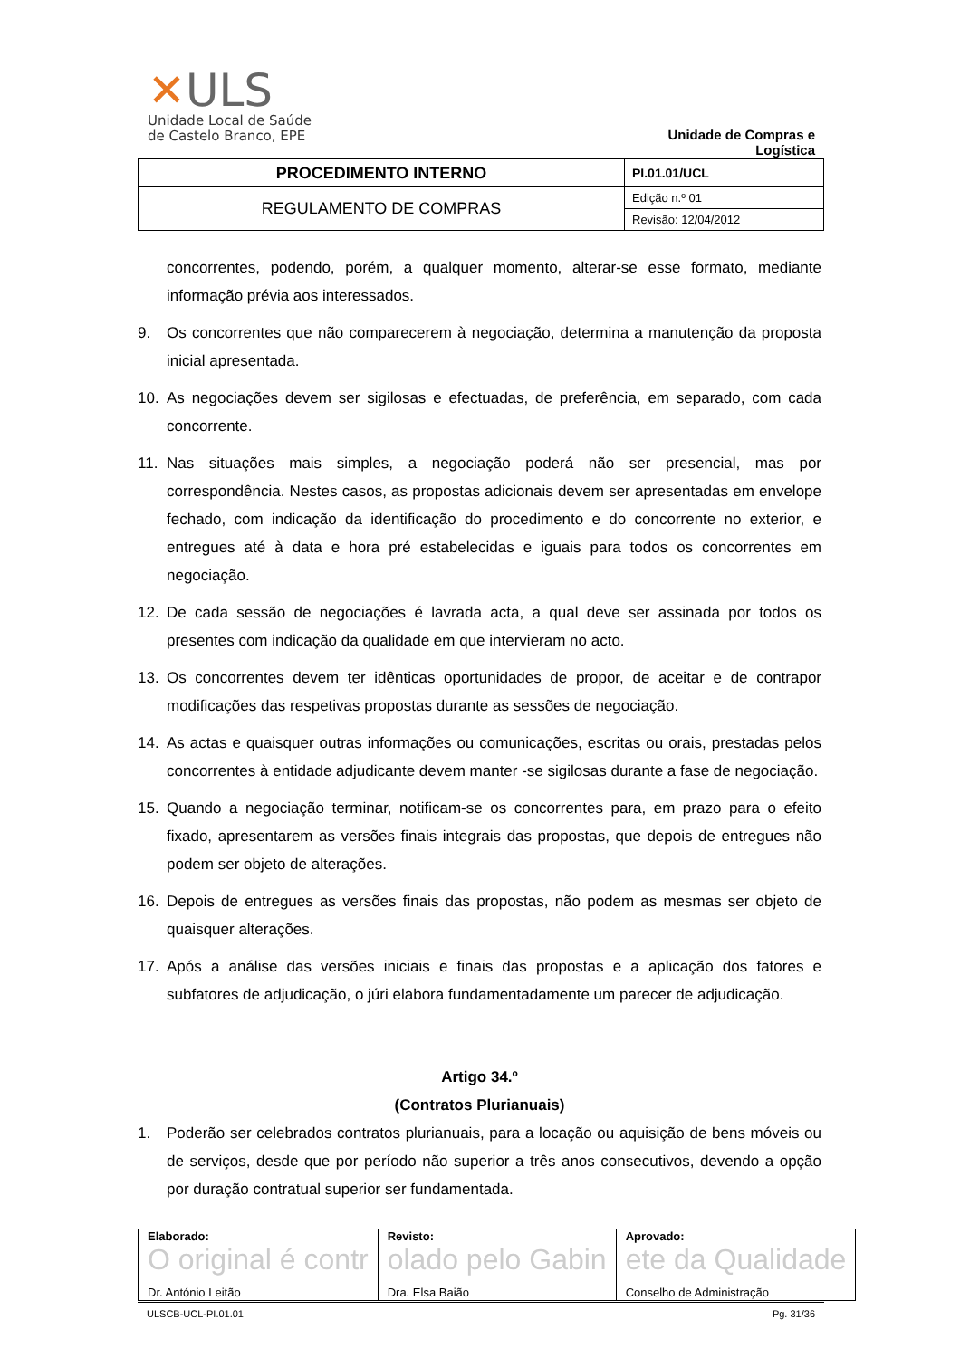✕ULS
Unidade Local de Saúde
de Castelo Branco, EPE
Unidade de Compras e Logística
| PROCEDIMENTO INTERNO | PI.01.01/UCL |
| REGULAMENTO DE COMPRAS | Edição n.º 01 |
| | Revisão: 12/04/2012 |
concorrentes, podendo, porém, a qualquer momento, alterar-se esse formato, mediante informação prévia aos interessados.
9. Os concorrentes que não comparecerem à negociação, determina a manutenção da proposta inicial apresentada.
10. As negociações devem ser sigilosas e efectuadas, de preferência, em separado, com cada concorrente.
11. Nas situações mais simples, a negociação poderá não ser presencial, mas por correspondência. Nestes casos, as propostas adicionais devem ser apresentadas em envelope fechado, com indicação da identificação do procedimento e do concorrente no exterior, e entregues até à data e hora pré estabelecidas e iguais para todos os concorrentes em negociação.
12. De cada sessão de negociações é lavrada acta, a qual deve ser assinada por todos os presentes com indicação da qualidade em que intervieram no acto.
13. Os concorrentes devem ter idênticas oportunidades de propor, de aceitar e de contrapor modificações das respetivas propostas durante as sessões de negociação.
14. As actas e quaisquer outras informações ou comunicações, escritas ou orais, prestadas pelos concorrentes à entidade adjudicante devem manter -se sigilosas durante a fase de negociação.
15. Quando a negociação terminar, notificam-se os concorrentes para, em prazo para o efeito fixado, apresentarem as versões finais integrais das propostas, que depois de entregues não podem ser objeto de alterações.
16. Depois de entregues as versões finais das propostas, não podem as mesmas ser objeto de quaisquer alterações.
17. Após a análise das versões iniciais e finais das propostas e a aplicação dos fatores e subfatores de adjudicação, o júri elabora fundamentadamente um parecer de adjudicação.
Artigo 34.º
(Contratos Plurianuais)
1. Poderão ser celebrados contratos plurianuais, para a locação ou aquisição de bens móveis ou de serviços, desde que por período não superior a três anos consecutivos, devendo a opção por duração contratual superior ser fundamentada.
| Elaborado: O original é contr Dr. António Leitão | Revisto: olado pelo Gabin Dra. Elsa Baião | Aprovado: ete da Qualidade Conselho de Administração |
ULSCB-UCL-PI.01.01 Pg. 31/36